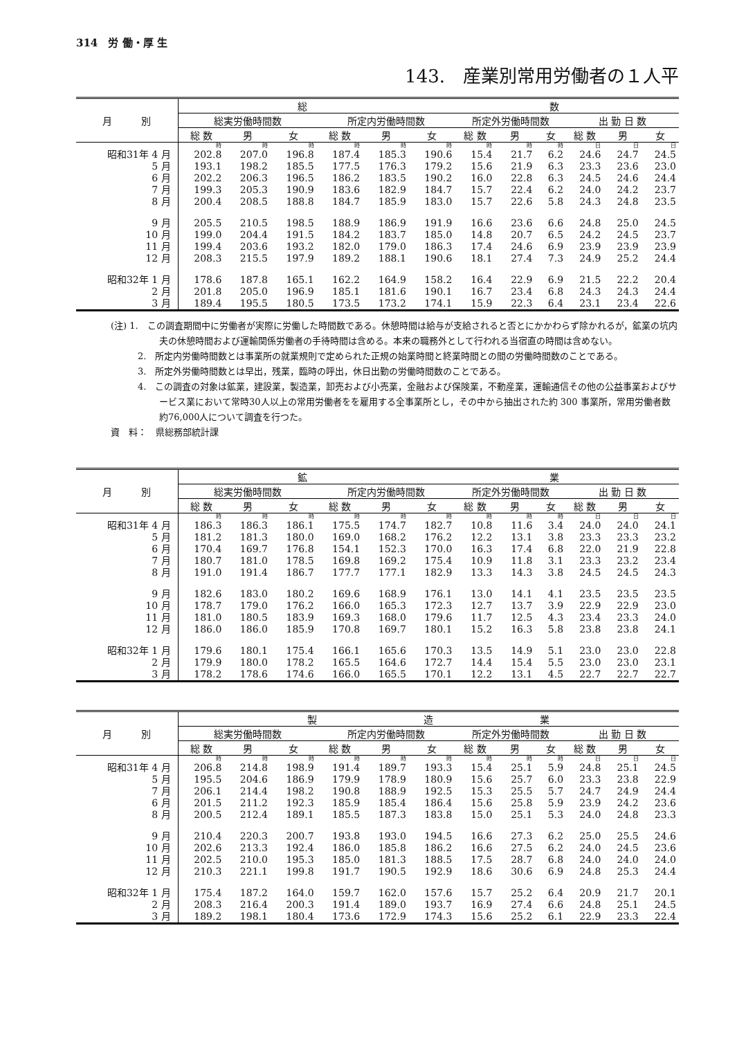314　労 働・厚 生
143.　産業別常用労働者の１人平
| 月 別 | 総 数 | | | | | | | | | | | |
| --- | --- | --- | --- | --- | --- | --- | --- | --- | --- | --- | --- | --- |
| | 総実労働時間数 | | | 所定内労働時間数 | | | 所定外労働時間数 | | | 出 勤 日 数 | | |
| | 総 数 | 男 | 女 | 総 数 | 男 | 女 | 総 数 | 男 | 女 | 総 数 | 男 | 女 |
| | 時 | 時 | 時 | 時 | 時 | 時 | 時 | 時 | 時 | 日 | 日 | 日 |
| 昭和31年 4 月 | 202.8 | 207.0 | 196.8 | 187.4 | 185.3 | 190.6 | 15.4 | 21.7 | 6.2 | 24.6 | 24.7 | 24.5 |
| 5 月 | 193.1 | 198.2 | 185.5 | 177.5 | 176.3 | 179.2 | 15.6 | 21.9 | 6.3 | 23.3 | 23.6 | 23.0 |
| 6 月 | 202.2 | 206.3 | 196.5 | 186.2 | 183.5 | 190.2 | 16.0 | 22.8 | 6.3 | 24.5 | 24.6 | 24.4 |
| 7 月 | 199.3 | 205.3 | 190.9 | 183.6 | 182.9 | 184.7 | 15.7 | 22.4 | 6.2 | 24.0 | 24.2 | 23.7 |
| 8 月 | 200.4 | 208.5 | 188.8 | 184.7 | 185.9 | 183.0 | 15.7 | 22.6 | 5.8 | 24.3 | 24.8 | 23.5 |
| 9 月 | 205.5 | 210.5 | 198.5 | 188.9 | 186.9 | 191.9 | 16.6 | 23.6 | 6.6 | 24.8 | 25.0 | 24.5 |
| 10 月 | 199.0 | 204.4 | 191.5 | 184.2 | 183.7 | 185.0 | 14.8 | 20.7 | 6.5 | 24.2 | 24.5 | 23.7 |
| 11 月 | 199.4 | 203.6 | 193.2 | 182.0 | 179.0 | 186.3 | 17.4 | 24.6 | 6.9 | 23.9 | 23.9 | 23.9 |
| 12 月 | 208.3 | 215.5 | 197.9 | 189.2 | 188.1 | 190.6 | 18.1 | 27.4 | 7.3 | 24.9 | 25.2 | 24.4 |
| 昭和32年 1 月 | 178.6 | 187.8 | 165.1 | 162.2 | 164.9 | 158.2 | 16.4 | 22.9 | 6.9 | 21.5 | 22.2 | 20.4 |
| 2 月 | 201.8 | 205.0 | 196.9 | 185.1 | 181.6 | 190.1 | 16.7 | 23.4 | 6.8 | 24.3 | 24.3 | 24.4 |
| 3 月 | 189.4 | 195.5 | 180.5 | 173.5 | 173.2 | 174.1 | 15.9 | 22.3 | 6.4 | 23.1 | 23.4 | 22.6 |
(注) 1.　この調査期間中に労働者が実際に労働した時間数である。休憩時間は給与が支給されると否とにかかわらず除かれるが，鉱業の坑内夫の休憩時間および運輸関係労働者の手待時間は含める。本来の職務外として行われる当宿直の時間は含めない。
　　　2.　所定内労働時間数とは事業所の就業規則で定められた正規の始業時間と終業時間との間の労働時間数のことである。
　　　3.　所定外労働時間数とは早出，残業，臨時の呼出，休日出勤の労働時間数のことである。
　　　4.　この調査の対象は鉱業，建設業，製造業，卸売および小売業，金融および保険業，不動産業，運輸通信その他の公益事業およびサービス業において常時30人以上の常用労働者をを雇用する全事業所とし，その中から抽出された約 300 事業所，常用労働者数約76,000人について調査を行つた。
資　料：　県総務部統計課
| 月 別 | 鉱 業 | | | | | | | | | | | |
| --- | --- | --- | --- | --- | --- | --- | --- | --- | --- | --- | --- | --- |
| | 総実労働時間数 | | | 所定内労働時間数 | | | 所定外労働時間数 | | | 出 勤 日 数 | | |
| | 総 数 | 男 | 女 | 総 数 | 男 | 女 | 総 数 | 男 | 女 | 総 数 | 男 | 女 |
| | 時 | 時 | 時 | 時 | 時 | 時 | 時 | 時 | 時 | 日 | 日 | 日 |
| 昭和31年 4 月 | 186.3 | 186.3 | 186.1 | 175.5 | 174.7 | 182.7 | 10.8 | 11.6 | 3.4 | 24.0 | 24.0 | 24.1 |
| 5 月 | 181.2 | 181.3 | 180.0 | 169.0 | 168.2 | 176.2 | 12.2 | 13.1 | 3.8 | 23.3 | 23.3 | 23.2 |
| 6 月 | 170.4 | 169.7 | 176.8 | 154.1 | 152.3 | 170.0 | 16.3 | 17.4 | 6.8 | 22.0 | 21.9 | 22.8 |
| 7 月 | 180.7 | 181.0 | 178.5 | 169.8 | 169.2 | 175.4 | 10.9 | 11.8 | 3.1 | 23.3 | 23.2 | 23.4 |
| 8 月 | 191.0 | 191.4 | 186.7 | 177.7 | 177.1 | 182.9 | 13.3 | 14.3 | 3.8 | 24.5 | 24.5 | 24.3 |
| 9 月 | 182.6 | 183.0 | 180.2 | 169.6 | 168.9 | 176.1 | 13.0 | 14.1 | 4.1 | 23.5 | 23.5 | 23.5 |
| 10 月 | 178.7 | 179.0 | 176.2 | 166.0 | 165.3 | 172.3 | 12.7 | 13.7 | 3.9 | 22.9 | 22.9 | 23.0 |
| 11 月 | 181.0 | 180.5 | 183.9 | 169.3 | 168.0 | 179.6 | 11.7 | 12.5 | 4.3 | 23.4 | 23.3 | 24.0 |
| 12 月 | 186.0 | 186.0 | 185.9 | 170.8 | 169.7 | 180.1 | 15.2 | 16.3 | 5.8 | 23.8 | 23.8 | 24.1 |
| 昭和32年 1 月 | 179.6 | 180.1 | 175.4 | 166.1 | 165.6 | 170.3 | 13.5 | 14.9 | 5.1 | 23.0 | 23.0 | 22.8 |
| 2 月 | 179.9 | 180.0 | 178.2 | 165.5 | 164.6 | 172.7 | 14.4 | 15.4 | 5.5 | 23.0 | 23.0 | 23.1 |
| 3 月 | 178.2 | 178.6 | 174.6 | 166.0 | 165.5 | 170.1 | 12.2 | 13.1 | 4.5 | 22.7 | 22.7 | 22.7 |
| 月 別 | 製 造 業 | | | | | | | | | | | |
| --- | --- | --- | --- | --- | --- | --- | --- | --- | --- | --- | --- | --- |
| | 総実労働時間数 | | | 所定内労働時間数 | | | 所定外労働時間数 | | | 出 勤 日 数 | | |
| | 総 数 | 男 | 女 | 総 数 | 男 | 女 | 総 数 | 男 | 女 | 総 数 | 男 | 女 |
| | 時 | 時 | 時 | 時 | 時 | 時 | 時 | 時 | 時 | 日 | 日 | 日 |
| 昭和31年 4 月 | 206.8 | 214.8 | 198.9 | 191.4 | 189.7 | 193.3 | 15.4 | 25.1 | 5.9 | 24.8 | 25.1 | 24.5 |
| 5 月 | 195.5 | 204.6 | 186.9 | 179.9 | 178.9 | 180.9 | 15.6 | 25.7 | 6.0 | 23.3 | 23.8 | 22.9 |
| 7 月 | 206.1 | 214.4 | 198.2 | 190.8 | 188.9 | 192.5 | 15.3 | 25.5 | 5.7 | 24.7 | 24.9 | 24.4 |
| 6 月 | 201.5 | 211.2 | 192.3 | 185.9 | 185.4 | 186.4 | 15.6 | 25.8 | 5.9 | 23.9 | 24.2 | 23.6 |
| 8 月 | 200.5 | 212.4 | 189.1 | 185.5 | 187.3 | 183.8 | 15.0 | 25.1 | 5.3 | 24.0 | 24.8 | 23.3 |
| 9 月 | 210.4 | 220.3 | 200.7 | 193.8 | 193.0 | 194.5 | 16.6 | 27.3 | 6.2 | 25.0 | 25.5 | 24.6 |
| 10 月 | 202.6 | 213.3 | 192.4 | 186.0 | 185.8 | 186.2 | 16.6 | 27.5 | 6.2 | 24.0 | 24.5 | 23.6 |
| 11 月 | 202.5 | 210.0 | 195.3 | 185.0 | 181.3 | 188.5 | 17.5 | 28.7 | 6.8 | 24.0 | 24.0 | 24.0 |
| 12 月 | 210.3 | 221.1 | 199.8 | 191.7 | 190.5 | 192.9 | 18.6 | 30.6 | 6.9 | 24.8 | 25.3 | 24.4 |
| 昭和32年 1 月 | 175.4 | 187.2 | 164.0 | 159.7 | 162.0 | 157.6 | 15.7 | 25.2 | 6.4 | 20.9 | 21.7 | 20.1 |
| 2 月 | 208.3 | 216.4 | 200.3 | 191.4 | 189.0 | 193.7 | 16.9 | 27.4 | 6.6 | 24.8 | 25.1 | 24.5 |
| 3 月 | 189.2 | 198.1 | 180.4 | 173.6 | 172.9 | 174.3 | 15.6 | 25.2 | 6.1 | 22.9 | 23.3 | 22.4 |